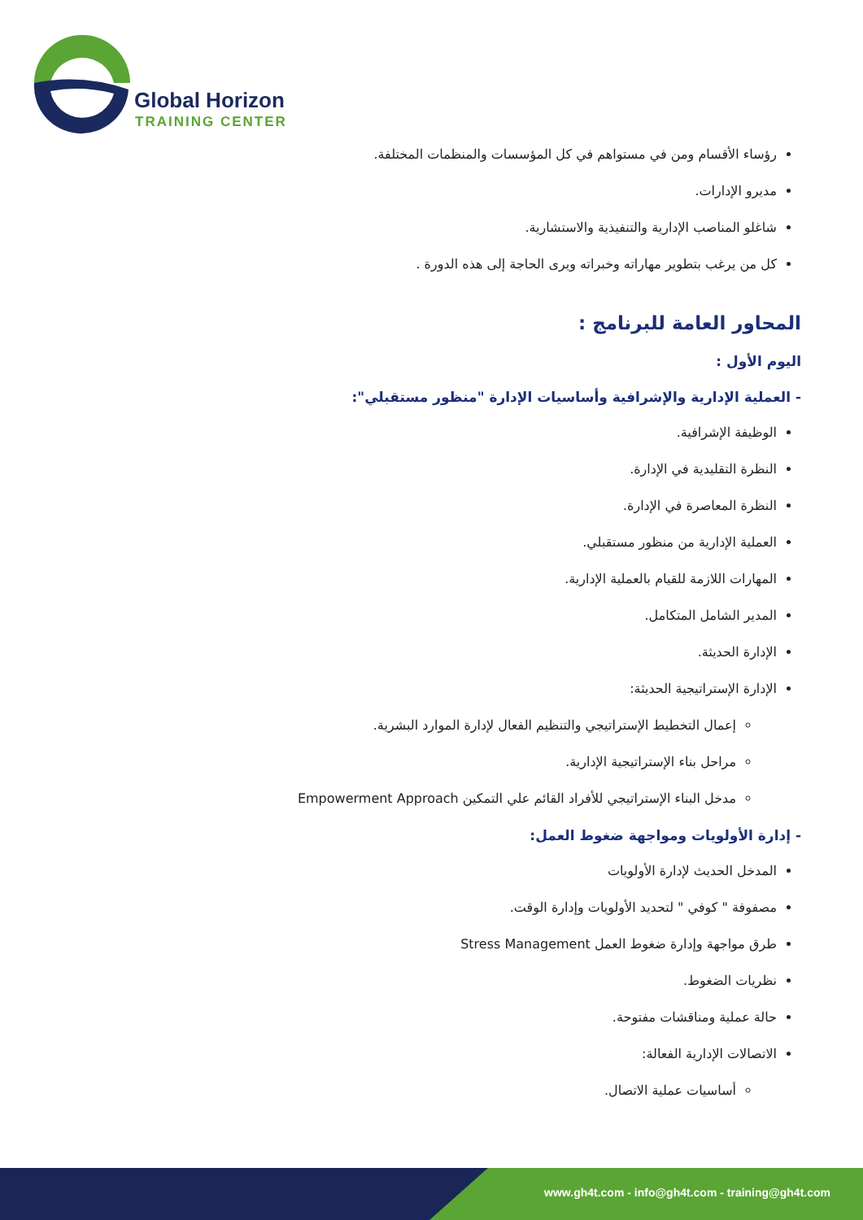Global Horizon
TRAINING CENTER
رؤساء الأقسام ومن في مستواهم في كل المؤسسات والمنظمات المختلفة.
مديرو الإدارات.
شاغلو المناصب الإدارية والتنفيذية والاستشارية.
كل من يرغب بتطوير مهاراته وخبراته ويرى الحاجة إلى هذه الدورة .
المحاور العامة للبرنامج :
اليوم الأول :
- العملية الإدارية والإشرافية وأساسيات الإدارة "منظور مستقبلي":
الوظيفة الإشرافية.
النظرة التقليدية في الإدارة.
النظرة المعاصرة في الإدارة.
العملية الإدارية من منظور مستقبلي.
المهارات اللازمة للقيام بالعملية الإدارية.
المدير الشامل المتكامل.
الإدارة الحديثة.
الإدارة الإستراتيجية الحديثة:
إعمال التخطيط الإستراتيجي والتنظيم الفعال لإدارة الموارد البشرية.
مراحل بناء الإستراتيجية الإدارية.
مدخل البناء الإستراتيجي للأفراد القائم علي التمكين Empowerment Approach
- إدارة الأولويات ومواجهة ضغوط العمل:
المدخل الحديث لإدارة الأولويات
مصفوفة " كوفي " لتحديد الأولويات وإدارة الوقت.
طرق مواجهة وإدارة ضغوط العمل Stress Management
نظريات الضغوط.
حالة عملية ومناقشات مفتوحة.
الاتصالات الإدارية الفعالة:
أساسيات عملية الاتصال.
www.gh4t.com - info@gh4t.com - training@gh4t.com